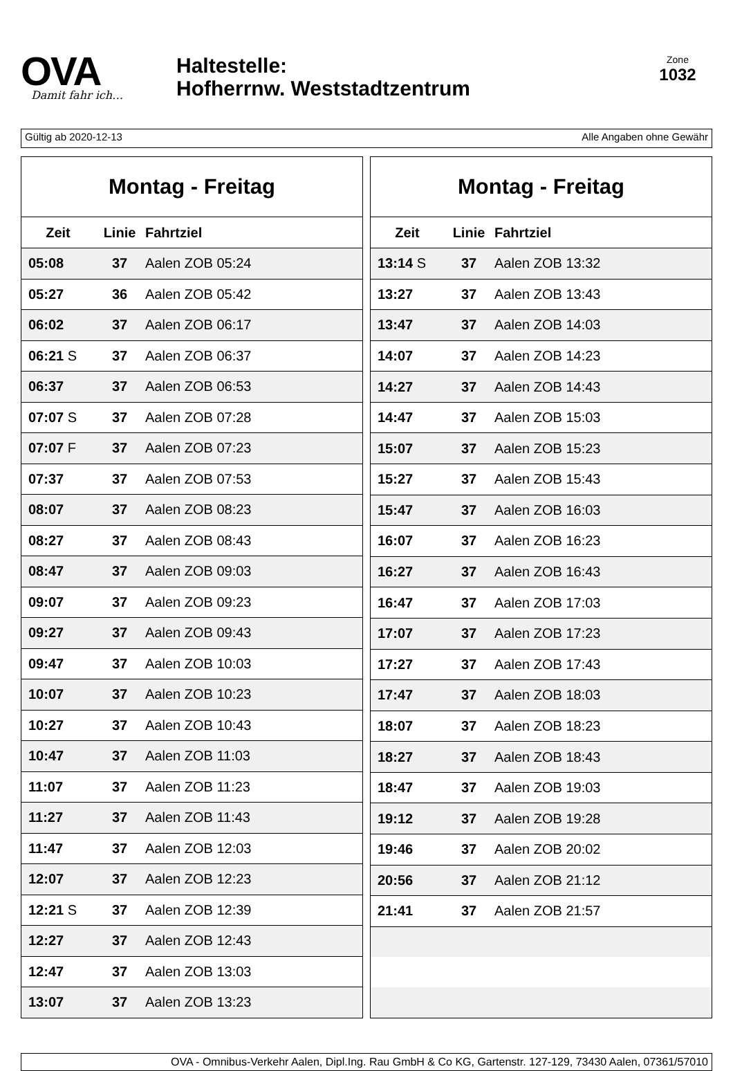OVA
Damit fahr ich…
Haltestelle:
Hofherrnw. Weststadtzentrum
Zone
1032
Gültig ab 2020-12-13 Alle Angaben ohne Gewähr
| Montag - Freitag | | |
| --- | --- | --- |
| Zeit | Linie | Fahrtziel |
| 05:08 | 37 | Aalen ZOB 05:24 |
| 05:27 | 36 | Aalen ZOB 05:42 |
| 06:02 | 37 | Aalen ZOB 06:17 |
| 06:21 S | 37 | Aalen ZOB 06:37 |
| 06:37 | 37 | Aalen ZOB 06:53 |
| 07:07 S | 37 | Aalen ZOB 07:28 |
| 07:07 F | 37 | Aalen ZOB 07:23 |
| 07:37 | 37 | Aalen ZOB 07:53 |
| 08:07 | 37 | Aalen ZOB 08:23 |
| 08:27 | 37 | Aalen ZOB 08:43 |
| 08:47 | 37 | Aalen ZOB 09:03 |
| 09:07 | 37 | Aalen ZOB 09:23 |
| 09:27 | 37 | Aalen ZOB 09:43 |
| 09:47 | 37 | Aalen ZOB 10:03 |
| 10:07 | 37 | Aalen ZOB 10:23 |
| 10:27 | 37 | Aalen ZOB 10:43 |
| 10:47 | 37 | Aalen ZOB 11:03 |
| 11:07 | 37 | Aalen ZOB 11:23 |
| 11:27 | 37 | Aalen ZOB 11:43 |
| 11:47 | 37 | Aalen ZOB 12:03 |
| 12:07 | 37 | Aalen ZOB 12:23 |
| 12:21 S | 37 | Aalen ZOB 12:39 |
| 12:27 | 37 | Aalen ZOB 12:43 |
| 12:47 | 37 | Aalen ZOB 13:03 |
| 13:07 | 37 | Aalen ZOB 13:23 |
| Montag - Freitag | | |
| --- | --- | --- |
| Zeit | Linie | Fahrtziel |
| 13:14 S | 37 | Aalen ZOB 13:32 |
| 13:27 | 37 | Aalen ZOB 13:43 |
| 13:47 | 37 | Aalen ZOB 14:03 |
| 14:07 | 37 | Aalen ZOB 14:23 |
| 14:27 | 37 | Aalen ZOB 14:43 |
| 14:47 | 37 | Aalen ZOB 15:03 |
| 15:07 | 37 | Aalen ZOB 15:23 |
| 15:27 | 37 | Aalen ZOB 15:43 |
| 15:47 | 37 | Aalen ZOB 16:03 |
| 16:07 | 37 | Aalen ZOB 16:23 |
| 16:27 | 37 | Aalen ZOB 16:43 |
| 16:47 | 37 | Aalen ZOB 17:03 |
| 17:07 | 37 | Aalen ZOB 17:23 |
| 17:27 | 37 | Aalen ZOB 17:43 |
| 17:47 | 37 | Aalen ZOB 18:03 |
| 18:07 | 37 | Aalen ZOB 18:23 |
| 18:27 | 37 | Aalen ZOB 18:43 |
| 18:47 | 37 | Aalen ZOB 19:03 |
| 19:12 | 37 | Aalen ZOB 19:28 |
| 19:46 | 37 | Aalen ZOB 20:02 |
| 20:56 | 37 | Aalen ZOB 21:12 |
| 21:41 | 37 | Aalen ZOB 21:57 |
OVA - Omnibus-Verkehr Aalen, Dipl.Ing. Rau GmbH & Co KG, Gartenstr. 127-129, 73430 Aalen, 07361/57010